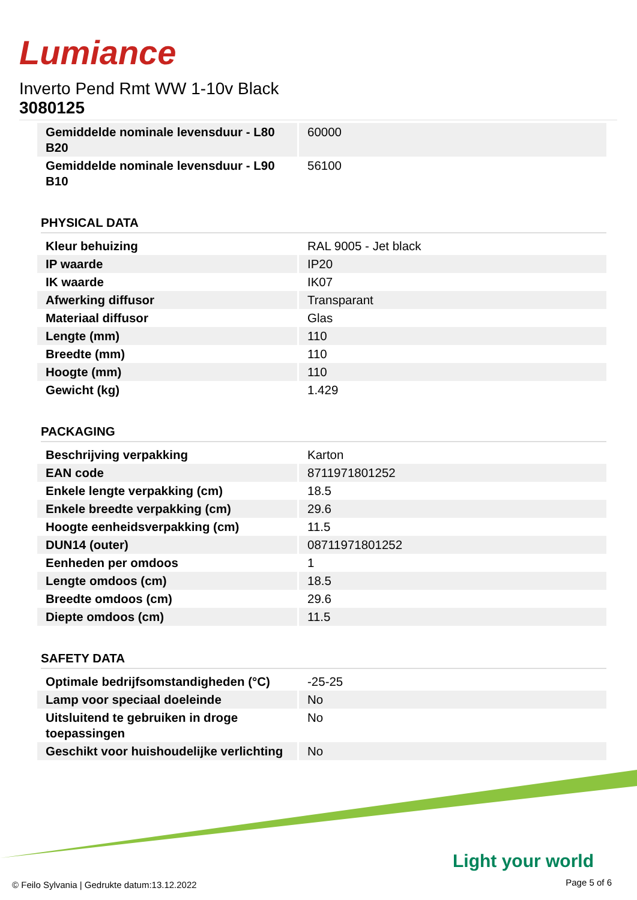Lumiance
Inverto Pend Rmt WW 1-10v Black
3080125
| Gemiddelde nominale levensduur - L80 B20 | 60000 |
| Gemiddelde nominale levensduur - L90 B10 | 56100 |
PHYSICAL DATA
| Kleur behuizing | RAL 9005 - Jet black |
| IP waarde | IP20 |
| IK waarde | IK07 |
| Afwerking diffusor | Transparant |
| Materiaal diffusor | Glas |
| Lengte (mm) | 110 |
| Breedte (mm) | 110 |
| Hoogte (mm) | 110 |
| Gewicht (kg) | 1.429 |
PACKAGING
| Beschrijving verpakking | Karton |
| EAN code | 8711971801252 |
| Enkele lengte verpakking (cm) | 18.5 |
| Enkele breedte verpakking (cm) | 29.6 |
| Hoogte eenheidsverpakking (cm) | 11.5 |
| DUN14 (outer) | 08711971801252 |
| Eenheden per omdoos | 1 |
| Lengte omdoos (cm) | 18.5 |
| Breedte omdoos (cm) | 29.6 |
| Diepte omdoos (cm) | 11.5 |
SAFETY DATA
| Optimale bedrijfsomstandigheden (°C) | -25-25 |
| Lamp voor speciaal doeleinde | No |
| Uitsluitend te gebruiken in droge toepassingen | No |
| Geschikt voor huishoudelijke verlichting | No |
Light your world
© Feilo Sylvania | Gedrukte datum:13.12.2022
Page 5 of 6